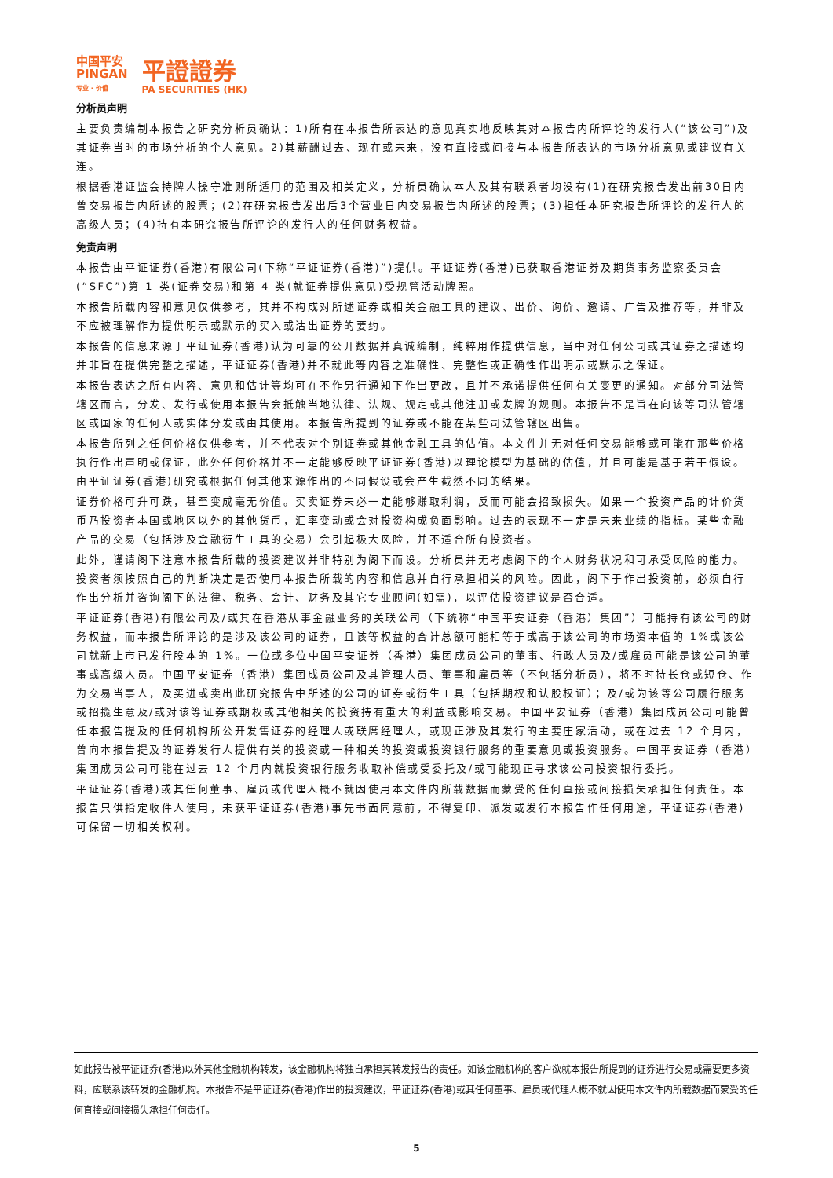中国平安
PINGAN
专业 · 价值
平證證券
PA SECURITIES (HK)
分析员声明
主要负责编制本报告之研究分析员确认：1)所有在本报告所表达的意见真实地反映其对本报告内所评论的发行人(“该公司”)及其证券当时的市场分析的个人意见。2)其薪酬过去、现在或未来，没有直接或间接与本报告所表达的市场分析意见或建议有关连。
根据香港证监会持牌人操守准则所适用的范围及相关定义，分析员确认本人及其有联系者均没有(1)在研究报告发出前30日内曾交易报告内所述的股票；(2)在研究报告发出后3个营业日内交易报告内所述的股票；(3)担任本研究报告所评论的发行人的高级人员；(4)持有本研究报告所评论的发行人的任何财务权益。
免责声明
本报告由平证证券(香港)有限公司(下称“平证证券(香港)”)提供。平证证券(香港)已获取香港证券及期货事务监察委员会(“SFC”)第 1 类(证券交易)和第 4 类(就证券提供意见)受规管活动牌照。
本报告所载内容和意见仅供参考，其并不构成对所述证券或相关金融工具的建议、出价、询价、邀请、广告及推荐等，并非及不应被理解作为提供明示或默示的买入或沽出证券的要约。
本报告的信息来源于平证证券(香港)认为可靠的公开数据并真诚编制，纯粹用作提供信息，当中对任何公司或其证券之描述均并非旨在提供完整之描述，平证证券(香港)并不就此等内容之准确性、完整性或正确性作出明示或默示之保证。
本报告表达之所有内容、意见和估计等均可在不作另行通知下作出更改，且并不承诺提供任何有关变更的通知。对部分司法管辖区而言，分发、发行或使用本报告会抵触当地法律、法规、规定或其他注册或发牌的规则。本报告不是旨在向该等司法管辖区或国家的任何人或实体分发或由其使用。本报告所提到的证券或不能在某些司法管辖区出售。
本报告所列之任何价格仅供参考，并不代表对个别证券或其他金融工具的估值。本文件并无对任何交易能够或可能在那些价格执行作出声明或保证，此外任何价格并不一定能够反映平证证券(香港)以理论模型为基础的估值，并且可能是基于若干假设。由平证证券(香港)研究或根据任何其他来源作出的不同假设或会产生截然不同的结果。
证券价格可升可跌，甚至变成毫无价值。买卖证券未必一定能够赚取利润，反而可能会招致损失。如果一个投资产品的计价货币乃投资者本国或地区以外的其他货币，汇率变动或会对投资构成负面影响。过去的表现不一定是未来业绩的指标。某些金融产品的交易（包括涉及金融衍生工具的交易）会引起极大风险，并不适合所有投资者。
此外，谨请阁下注意本报告所载的投资建议并非特别为阁下而设。分析员并无考虑阁下的个人财务状况和可承受风险的能力。投资者须按照自己的判断决定是否使用本报告所载的内容和信息并自行承担相关的风险。因此，阁下于作出投资前，必须自行作出分析并咨询阁下的法律、税务、会计、财务及其它专业顾问(如需)，以评估投资建议是否合适。
平证证券(香港)有限公司及/或其在香港从事金融业务的关联公司（下统称“中国平安证券（香港）集团”）可能持有该公司的财务权益，而本报告所评论的是涉及该公司的证券，且该等权益的合计总额可能相等于或高于该公司的市场资本值的 1%或该公司就新上市已发行股本的 1%。一位或多位中国平安证券（香港）集团成员公司的董事、行政人员及/或雇员可能是该公司的董事或高级人员。中国平安证券（香港）集团成员公司及其管理人员、董事和雇员等（不包括分析员），将不时持长仓或短仓、作为交易当事人，及买进或卖出此研究报告中所述的公司的证券或衍生工具（包括期权和认股权证）；及/或为该等公司履行服务或招揽生意及/或对该等证券或期权或其他相关的投资持有重大的利益或影响交易。中国平安证券（香港）集团成员公司可能曾任本报告提及的任何机构所公开发售证券的经理人或联席经理人，或现正涉及其发行的主要庄家活动，或在过去 12 个月内，曾向本报告提及的证券发行人提供有关的投资或一种相关的投资或投资银行服务的重要意见或投资服务。中国平安证券（香港）集团成员公司可能在过去 12 个月内就投资银行服务收取补偿或受委托及/或可能现正寻求该公司投资银行委托。
平证证券(香港)或其任何董事、雇员或代理人概不就因使用本文件内所载数据而蒙受的任何直接或间接损失承担任何责任。本报告只供指定收件人使用，未获平证证券(香港)事先书面同意前，不得复印、派发或发行本报告作任何用途，平证证券(香港)可保留一切相关权利。
如此报告被平证证券(香港)以外其他金融机构转发，该金融机构将独自承担其转发报告的责任。如该金融机构的客户欲就本报告所提到的证券进行交易或需要更多资料，应联系该转发的金融机构。本报告不是平证证券(香港)作出的投资建议，平证证券(香港)或其任何董事、雇员或代理人概不就因使用本文件内所载数据而蒙受的任何直接或间接损失承担任何责任。
5